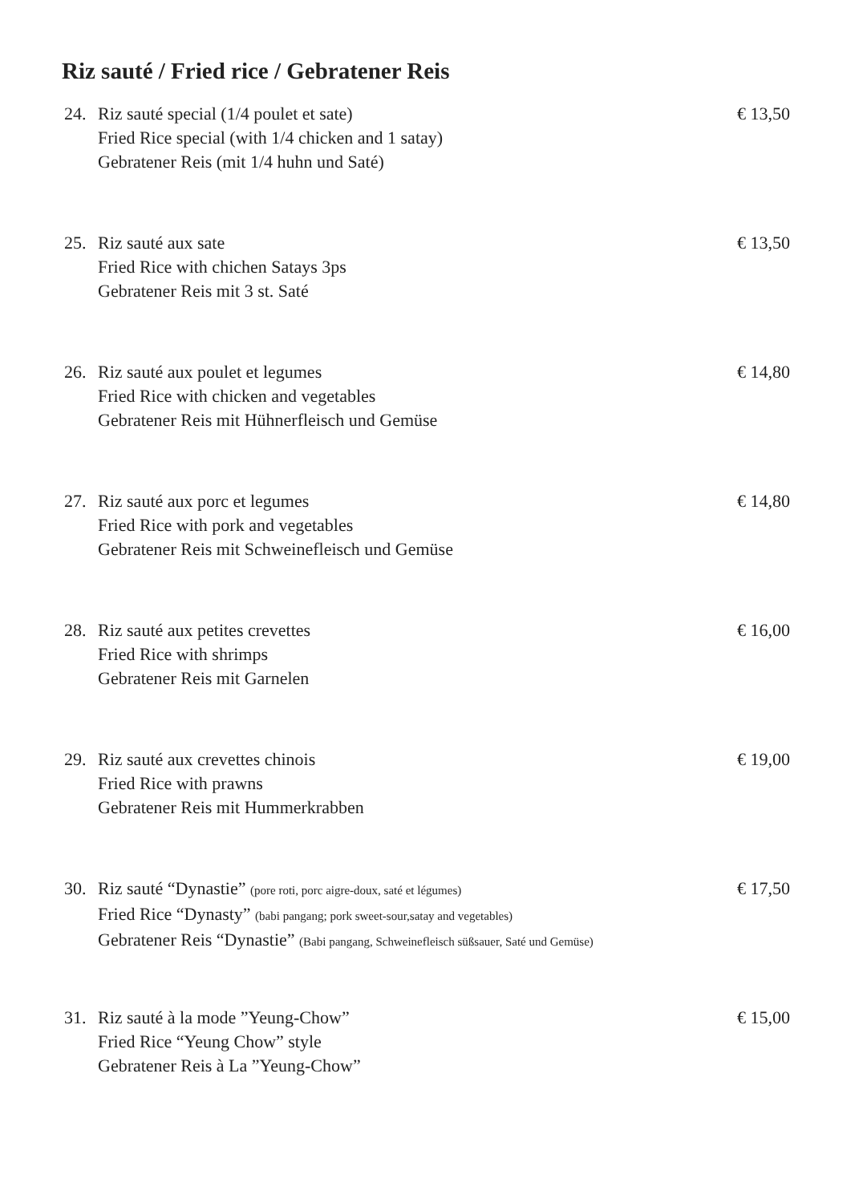Riz sauté / Fried rice / Gebratener Reis
24. Riz sauté special (1/4 poulet et sate)
Fried Rice special (with 1/4 chicken and 1 satay)
Gebratener Reis (mit 1/4 huhn und Saté)
€ 13,50
25. Riz sauté aux sate
Fried Rice with chichen Satays 3ps
Gebratener Reis mit 3 st. Saté
€ 13,50
26. Riz sauté aux poulet et legumes
Fried Rice with chicken and vegetables
Gebratener Reis mit Hühnerfleisch und Gemüse
€ 14,80
27. Riz sauté aux porc et legumes
Fried Rice with pork and vegetables
Gebratener Reis mit Schweinefleisch und Gemüse
€ 14,80
28. Riz sauté aux petites crevettes
Fried Rice with shrimps
Gebratener Reis mit Garnelen
€ 16,00
29. Riz sauté aux crevettes chinois
Fried Rice with prawns
Gebratener Reis mit Hummerkrabben
€ 19,00
30. Riz sauté “Dynastie” (pore roti, porc aigre-doux, saté et légumes)
Fried Rice “Dynasty” (babi pangang; pork sweet-sour,satay and vegetables)
Gebratener Reis “Dynastie” (Babi pangang, Schweinefleisch süßsauer, Saté und Gemüse)
€ 17,50
31. Riz sauté à la mode ”Yeung-Chow”
Fried Rice “Yeung Chow” style
Gebratener Reis à La ”Yeung-Chow”
€ 15,00